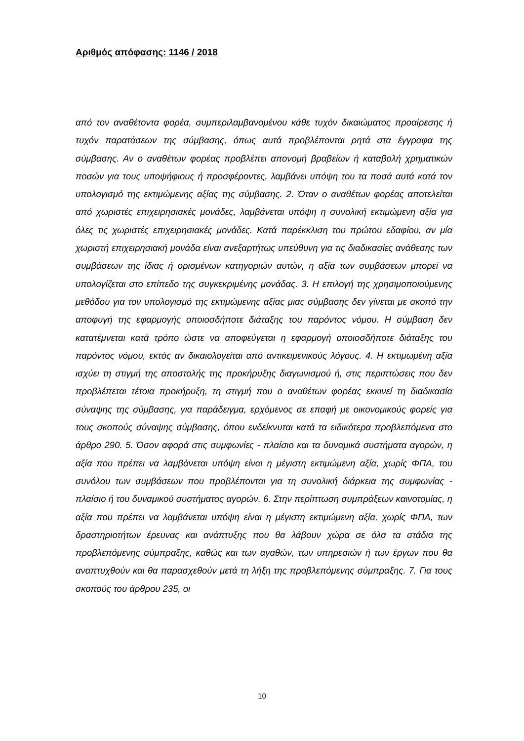Αριθμός απόφασης: 1146 / 2018
από τον αναθέτοντα φορέα, συμπεριλαμβανομένου κάθε τυχόν δικαιώματος προαίρεσης ή τυχόν παρατάσεων της σύμβασης, όπως αυτά προβλέπονται ρητά στα έγγραφα της σύμβασης. Αν ο αναθέτων φορέας προβλέπει απονομή βραβείων ή καταβολή χρηματικών ποσών για τους υποψήφιους ή προσφέροντες, λαμβάνει υπόψη του τα ποσά αυτά κατά τον υπολογισμό της εκτιμώμενης αξίας της σύμβασης. 2. Όταν ο αναθέτων φορέας αποτελείται από χωριστές επιχειρησιακές μονάδες, λαμβάνεται υπόψη η συνολική εκτιμώμενη αξία για όλες τις χωριστές επιχειρησιακές μονάδες. Κατά παρέκκλιση του πρώτου εδαφίου, αν μία χωριστή επιχειρησιακή μονάδα είναι ανεξαρτήτως υπεύθυνη για τις διαδικασίες ανάθεσης των συμβάσεων της ίδιας ή ορισμένων κατηγοριών αυτών, η αξία των συμβάσεων μπορεί να υπολογίζεται στο επίπεδο της συγκεκριμένης μονάδας. 3. Η επιλογή της χρησιμοποιούμενης μεθόδου για τον υπολογισμό της εκτιμώμενης αξίας μιας σύμβασης δεν γίνεται με σκοπό την αποφυγή της εφαρμογής οποιοσδήποτε διάταξης του παρόντος νόμου. Η σύμβαση δεν κατατέμνεται κατά τρόπο ώστε να αποφεύγεται η εφαρμογή οποιοσδήποτε διάταξης του παρόντος νόμου, εκτός αν δικαιολογείται από αντικειμενικούς λόγους. 4. Η εκτιμωμένη αξία ισχύει τη στιγμή της αποστολής της προκήρυξης διαγωνισμού ή, στις περιπτώσεις που δεν προβλέπεται τέτοια προκήρυξη, τη στιγμή που ο αναθέτων φορέας εκκινεί τη διαδικασία σύναψης της σύμβασης, για παράδειγμα, ερχόμενος σε επαφή με οικονομικούς φορείς για τους σκοπούς σύναψης σύμβασης, όπου ενδείκνυται κατά τα ειδικότερα προβλεπόμενα στο άρθρο 290. 5. Όσον αφορά στις συμφωνίες - πλαίσιο και τα δυναμικά συστήματα αγορών, η αξία που πρέπει να λαμβάνεται υπόψη είναι η μέγιστη εκτιμώμενη αξία, χωρίς ΦΠΑ, του συνόλου των συμβάσεων που προβλέπονται για τη συνολική διάρκεια της συμφωνίας - πλαίσιο ή του δυναμικού συστήματος αγορών. 6. Στην περίπτωση συμπράξεων καινοτομίας, η αξία που πρέπει να λαμβάνεται υπόψη είναι η μέγιστη εκτιμώμενη αξία, χωρίς ΦΠΑ, των δραστηριοτήτων έρευνας και ανάπτυξης που θα λάβουν χώρα σε όλα τα στάδια της προβλεπόμενης σύμπραξης, καθώς και των αγαθών, των υπηρεσιών ή των έργων που θα αναπτυχθούν και θα παρασχεθούν μετά τη λήξη της προβλεπόμενης σύμπραξης. 7. Για τους σκοπούς του άρθρου 235, οι
10